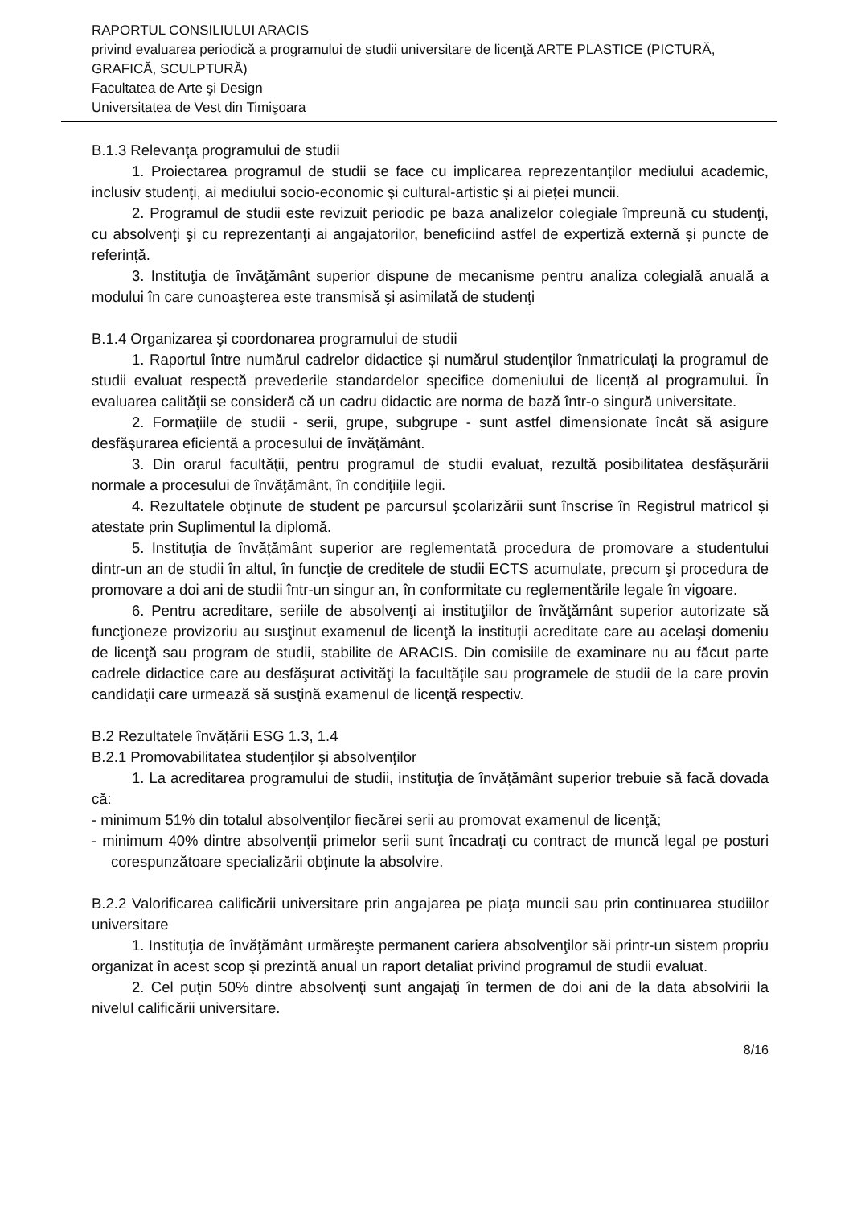RAPORTUL CONSILIULUI ARACIS
privind evaluarea periodică a programului de studii universitare de licenţă ARTE PLASTICE (PICTURĂ, GRAFICĂ, SCULPTURĂ)
Facultatea de Arte şi Design
Universitatea de Vest din Timişoara
B.1.3 Relevanţa programului de studii
1. Proiectarea programul de studii se face cu implicarea reprezentanților mediului academic, inclusiv studenți, ai mediului socio-economic şi cultural-artistic şi ai pieței muncii.
2. Programul de studii este revizuit periodic pe baza analizelor colegiale împreună cu studenţi, cu absolvenţi şi cu reprezentanţi ai angajatorilor, beneficiind astfel de expertiză externă și puncte de referință.
3. Instituţia de învăţământ superior dispune de mecanisme pentru analiza colegială anuală a modului în care cunoaşterea este transmisă şi asimilată de studenţi
B.1.4 Organizarea şi coordonarea programului de studii
1. Raportul între numărul cadrelor didactice și numărul studenților înmatriculați la programul de studii evaluat respectă prevederile standardelor specifice domeniului de licență al programului. În evaluarea calităţii se consideră că un cadru didactic are norma de bază într-o singură universitate.
2. Formaţiile de studii - serii, grupe, subgrupe - sunt astfel dimensionate încât să asigure desfăşurarea eficientă a procesului de învăţământ.
3. Din orarul facultăţii, pentru programul de studii evaluat, rezultă posibilitatea desfăşurării normale a procesului de învăţământ, în condiţiile legii.
4. Rezultatele obţinute de student pe parcursul şcolarizării sunt înscrise în Registrul matricol și atestate prin Suplimentul la diplomă.
5. Instituţia de învățământ superior are reglementată procedura de promovare a studentului dintr-un an de studii în altul, în funcţie de creditele de studii ECTS acumulate, precum şi procedura de promovare a doi ani de studii într-un singur an, în conformitate cu reglementările legale în vigoare.
6. Pentru acreditare, seriile de absolvenţi ai instituţiilor de învăţământ superior autorizate să funcţioneze provizoriu au susţinut examenul de licenţă la instituții acreditate care au acelaşi domeniu de licenţă sau program de studii, stabilite de ARACIS. Din comisiile de examinare nu au făcut parte cadrele didactice care au desfăşurat activităţi la facultățile sau programele de studii de la care provin candidaţii care urmează să susţină examenul de licenţă respectiv.
B.2 Rezultatele învățării ESG 1.3, 1.4
B.2.1 Promovabilitatea studenţilor şi absolvenţilor
1. La acreditarea programului de studii, instituţia de învățământ superior trebuie să facă dovada că:
- minimum 51% din totalul absolvenţilor fiecărei serii au promovat examenul de licenţă;
- minimum 40% dintre absolvenţii primelor serii sunt încadraţi cu contract de muncă legal pe posturi corespunzătoare specializării obţinute la absolvire.
B.2.2 Valorificarea calificării universitare prin angajarea pe piaţa muncii sau prin continuarea studiilor universitare
1. Instituţia de învăţământ urmăreşte permanent cariera absolvenţilor săi printr-un sistem propriu organizat în acest scop şi prezintă anual un raport detaliat privind programul de studii evaluat.
2. Cel puţin 50% dintre absolvenţi sunt angajaţi în termen de doi ani de la data absolvirii la nivelul calificării universitare.
8/16